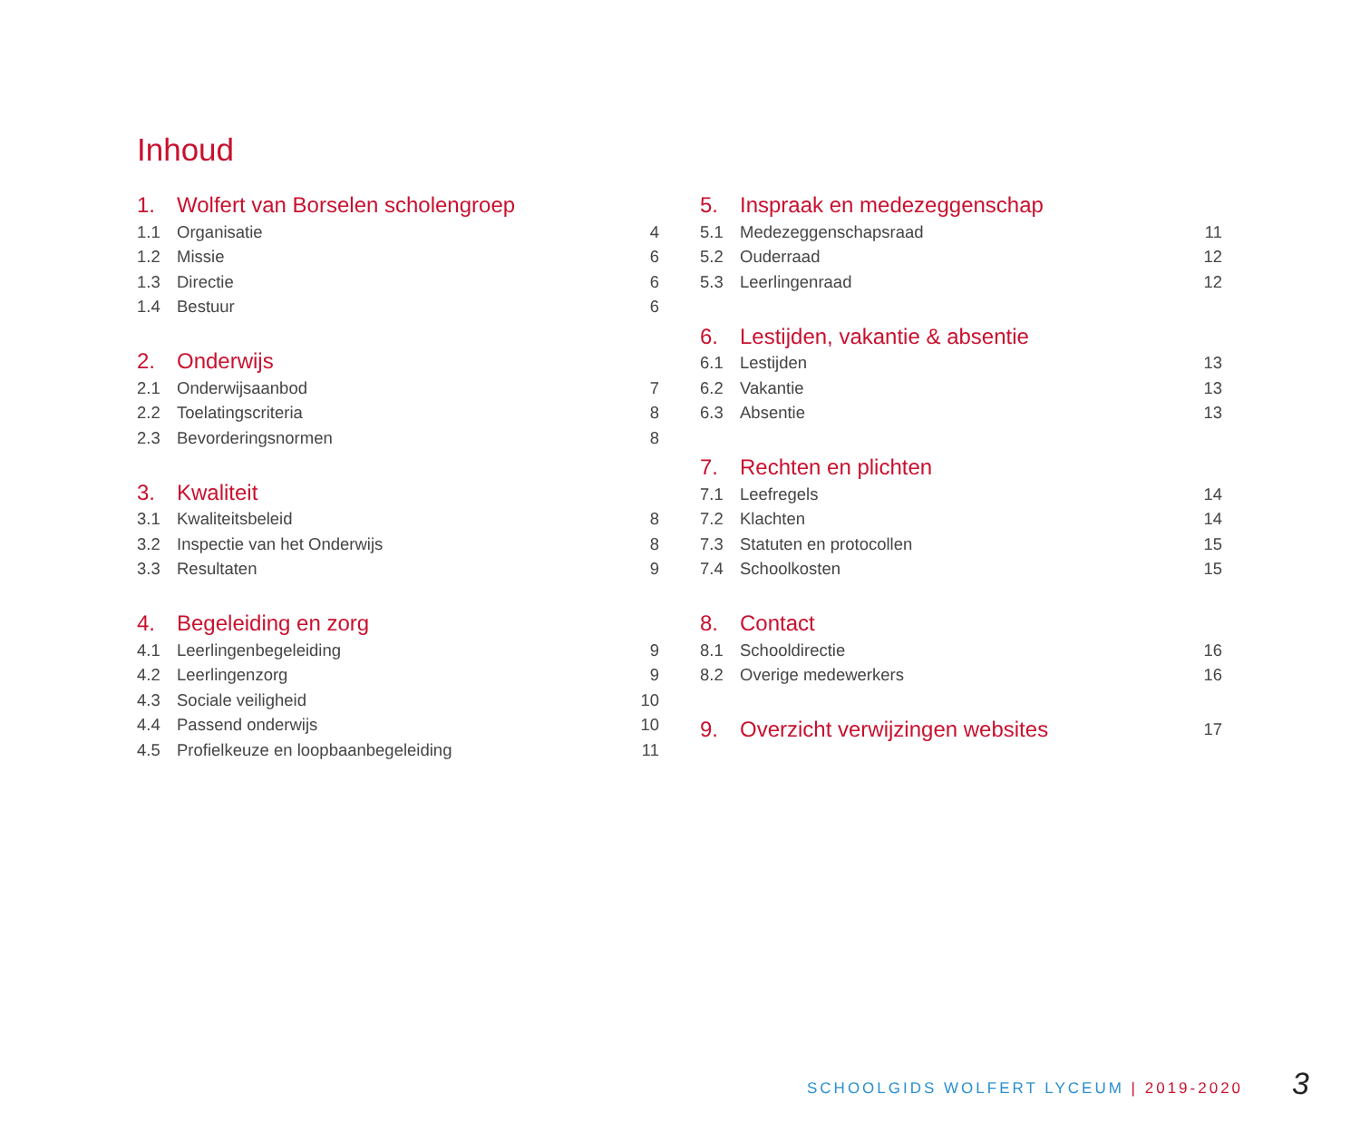Inhoud
1. Wolfert van Borselen scholengroep
1.1 Organisatie 4
1.2 Missie 6
1.3 Directie 6
1.4 Bestuur 6
2. Onderwijs
2.1 Onderwijsaanbod 7
2.2 Toelatingscriteria 8
2.3 Bevorderingsnormen 8
3. Kwaliteit
3.1 Kwaliteitsbeleid 8
3.2 Inspectie van het Onderwijs 8
3.3 Resultaten 9
4. Begeleiding en zorg
4.1 Leerlingenbegeleiding 9
4.2 Leerlingenzorg 9
4.3 Sociale veiligheid 10
4.4 Passend onderwijs 10
4.5 Profielkeuze en loopbaanbegeleiding 11
5. Inspraak en medezeggenschap
5.1 Medezeggenschapsraad 11
5.2 Ouderraad 12
5.3 Leerlingenraad 12
6. Lestijden, vakantie & absentie
6.1 Lestijden 13
6.2 Vakantie 13
6.3 Absentie 13
7. Rechten en plichten
7.1 Leefregels 14
7.2 Klachten 14
7.3 Statuten en protocollen 15
7.4 Schoolkosten 15
8. Contact
8.1 Schooldirectie 16
8.2 Overige medewerkers 16
9. Overzicht verwijzingen websites 17
SCHOOLGIDS WOLFERT LYCEUM | 2019-2020
3